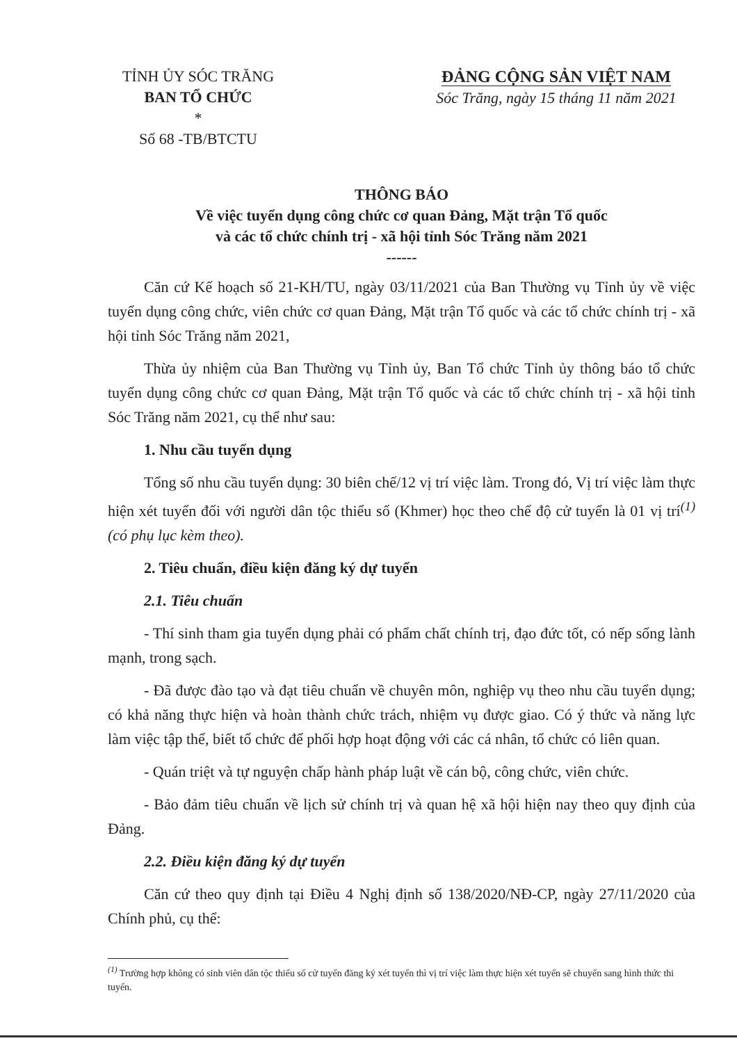TỈNH ỦY SÓC TRĂNG
BAN TỔ CHỨC
*
Số 68 -TB/BTCTU
ĐẢNG CỘNG SẢN VIỆT NAM
Sóc Trăng, ngày 15 tháng 11 năm 2021
THÔNG BÁO
Về việc tuyển dụng công chức cơ quan Đảng, Mặt trận Tổ quốc
và các tổ chức chính trị - xã hội tỉnh Sóc Trăng năm 2021
------
Căn cứ Kế hoạch số 21-KH/TU, ngày 03/11/2021 của Ban Thường vụ Tỉnh ủy về việc tuyển dụng công chức, viên chức cơ quan Đảng, Mặt trận Tổ quốc và các tổ chức chính trị - xã hội tỉnh Sóc Trăng năm 2021,
Thừa ủy nhiệm của Ban Thường vụ Tỉnh ủy, Ban Tổ chức Tỉnh ủy thông báo tổ chức tuyển dụng công chức cơ quan Đảng, Mặt trận Tổ quốc và các tổ chức chính trị - xã hội tỉnh Sóc Trăng năm 2021, cụ thể như sau:
1. Nhu cầu tuyển dụng
Tổng số nhu cầu tuyển dụng: 30 biên chế/12 vị trí việc làm. Trong đó, Vị trí việc làm thực hiện xét tuyển đối với người dân tộc thiểu số (Khmer) học theo chế độ cử tuyển là 01 vị trí<sup>(1)</sup> (có phụ lục kèm theo).
2. Tiêu chuẩn, điều kiện đăng ký dự tuyển
2.1. Tiêu chuẩn
- Thí sinh tham gia tuyển dụng phải có phẩm chất chính trị, đạo đức tốt, có nếp sống lành mạnh, trong sạch.
- Đã được đào tạo và đạt tiêu chuẩn về chuyên môn, nghiệp vụ theo nhu cầu tuyển dụng; có khả năng thực hiện và hoàn thành chức trách, nhiệm vụ được giao. Có ý thức và năng lực làm việc tập thể, biết tổ chức để phối hợp hoạt động với các cá nhân, tổ chức có liên quan.
- Quán triệt và tự nguyện chấp hành pháp luật về cán bộ, công chức, viên chức.
- Bảo đảm tiêu chuẩn về lịch sử chính trị và quan hệ xã hội hiện nay theo quy định của Đảng.
2.2. Điều kiện đăng ký dự tuyển
Căn cứ theo quy định tại Điều 4 Nghị định số 138/2020/NĐ-CP, ngày 27/11/2020 của Chính phủ, cụ thể:
<sup>(1)</sup> Trường hợp không có sinh viên dân tộc thiểu số cử tuyển đăng ký xét tuyển thì vị trí việc làm thực hiện xét tuyển sẽ chuyển sang hình thức thi tuyển.